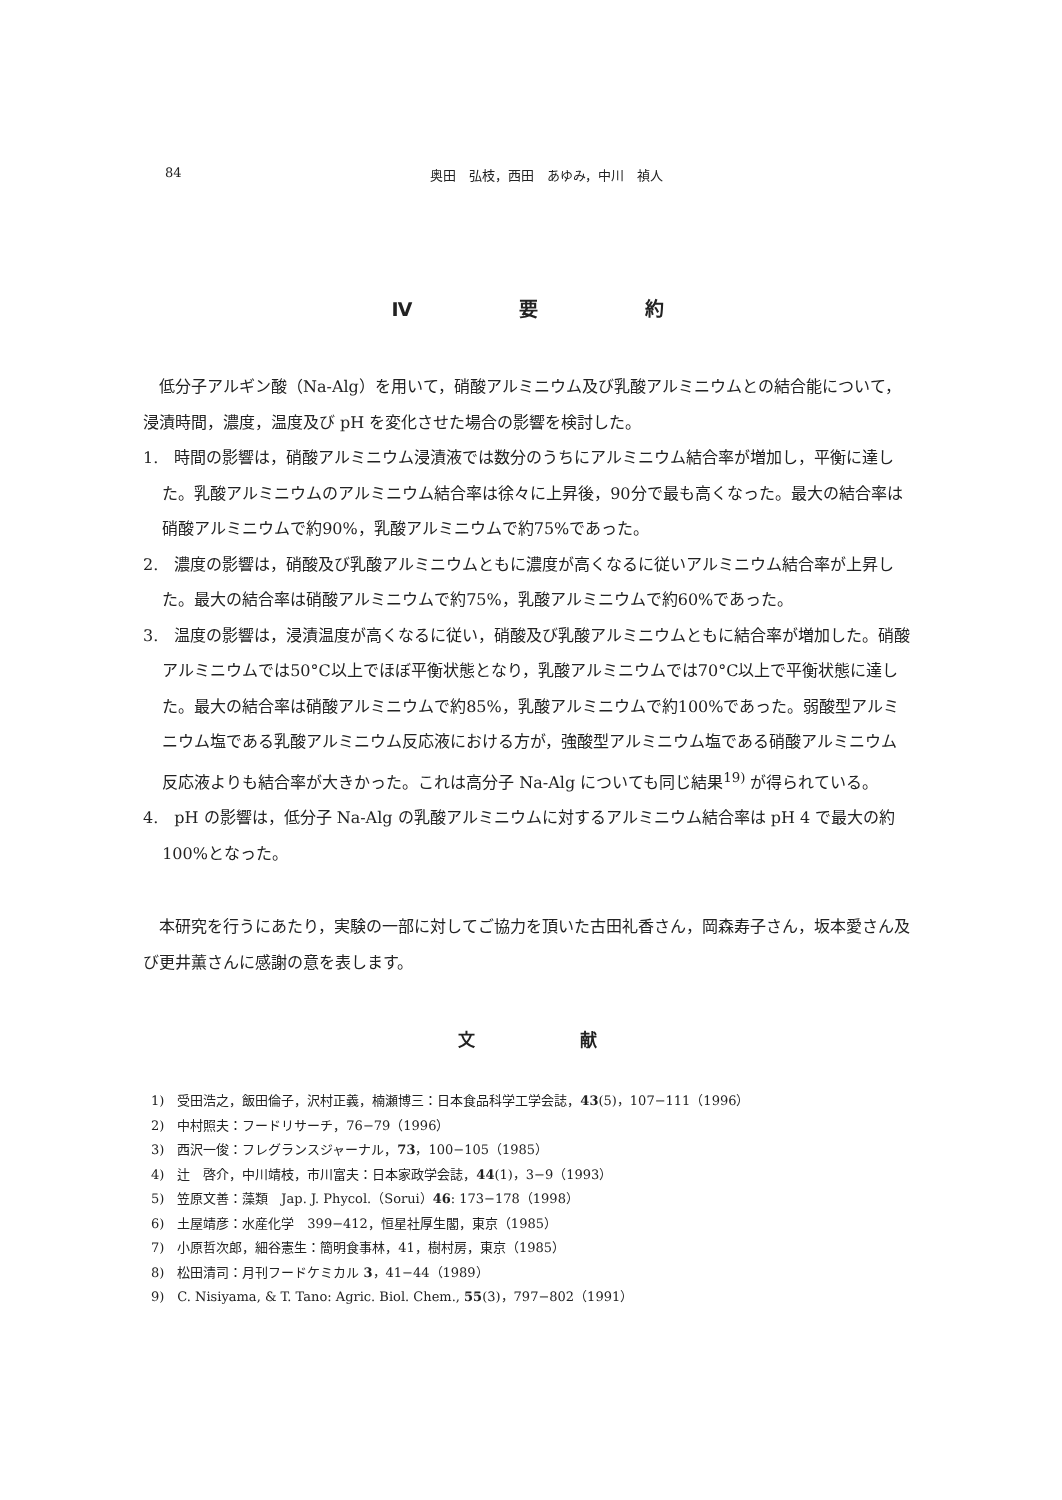84 奥田　弘枝，西田　あゆみ，中川　禎人
Ⅳ 要 約
低分子アルギン酸（Na-Alg）を用いて，硝酸アルミニウム及び乳酸アルミニウムとの結合能について，浸漬時間，濃度，温度及び pH を変化させた場合の影響を検討した。
1.　時間の影響は，硝酸アルミニウム浸漬液では数分のうちにアルミニウム結合率が増加し，平衡に達した。乳酸アルミニウムのアルミニウム結合率は徐々に上昇後，90分で最も高くなった。最大の結合率は硝酸アルミニウムで約90%，乳酸アルミニウムで約75%であった。
2.　濃度の影響は，硝酸及び乳酸アルミニウムともに濃度が高くなるに従いアルミニウム結合率が上昇した。最大の結合率は硝酸アルミニウムで約75%，乳酸アルミニウムで約60%であった。
3.　温度の影響は，浸漬温度が高くなるに従い，硝酸及び乳酸アルミニウムともに結合率が増加した。硝酸アルミニウムでは50°C以上でほぼ平衡状態となり，乳酸アルミニウムでは70°C以上で平衡状態に達した。最大の結合率は硝酸アルミニウムで約85%，乳酸アルミニウムで約100%であった。弱酸型アルミニウム塩である乳酸アルミニウム反応液における方が，強酸型アルミニウム塩である硝酸アルミニウム反応液よりも結合率が大きかった。これは高分子 Na-Alg についても同じ結果<sup>19)</sup> が得られている。
4.　pH の影響は，低分子 Na-Alg の乳酸アルミニウムに対するアルミニウム結合率は pH 4 で最大の約100%となった。
本研究を行うにあたり，実験の一部に対してご協力を頂いた古田礼香さん，岡森寿子さん，坂本愛さん及び更井薫さんに感謝の意を表します。
文 献
1)　受田浩之，飯田倫子，沢村正義，楠瀬博三：日本食品科学工学会誌，43(5)，107−111（1996）
2)　中村照夫：フードリサーチ，76−79（1996）
3)　西沢一俊：フレグランスジャーナル，73，100−105（1985）
4)　辻　啓介，中川靖枝，市川富夫：日本家政学会誌，44(1)，3−9（1993）
5)　笠原文善：藻類　Jap. J. Phycol.（Sorui）46: 173−178（1998）
6)　土屋靖彦：水産化学　399−412，恒星社厚生閣，東京（1985）
7)　小原哲次郎，細谷憲生：簡明食事林，41，樹村房，東京（1985）
8)　松田清司：月刊フードケミカル 3，41−44（1989）
9)　C. Nisiyama, & T. Tano: Agric. Biol. Chem., 55(3)，797−802（1991）